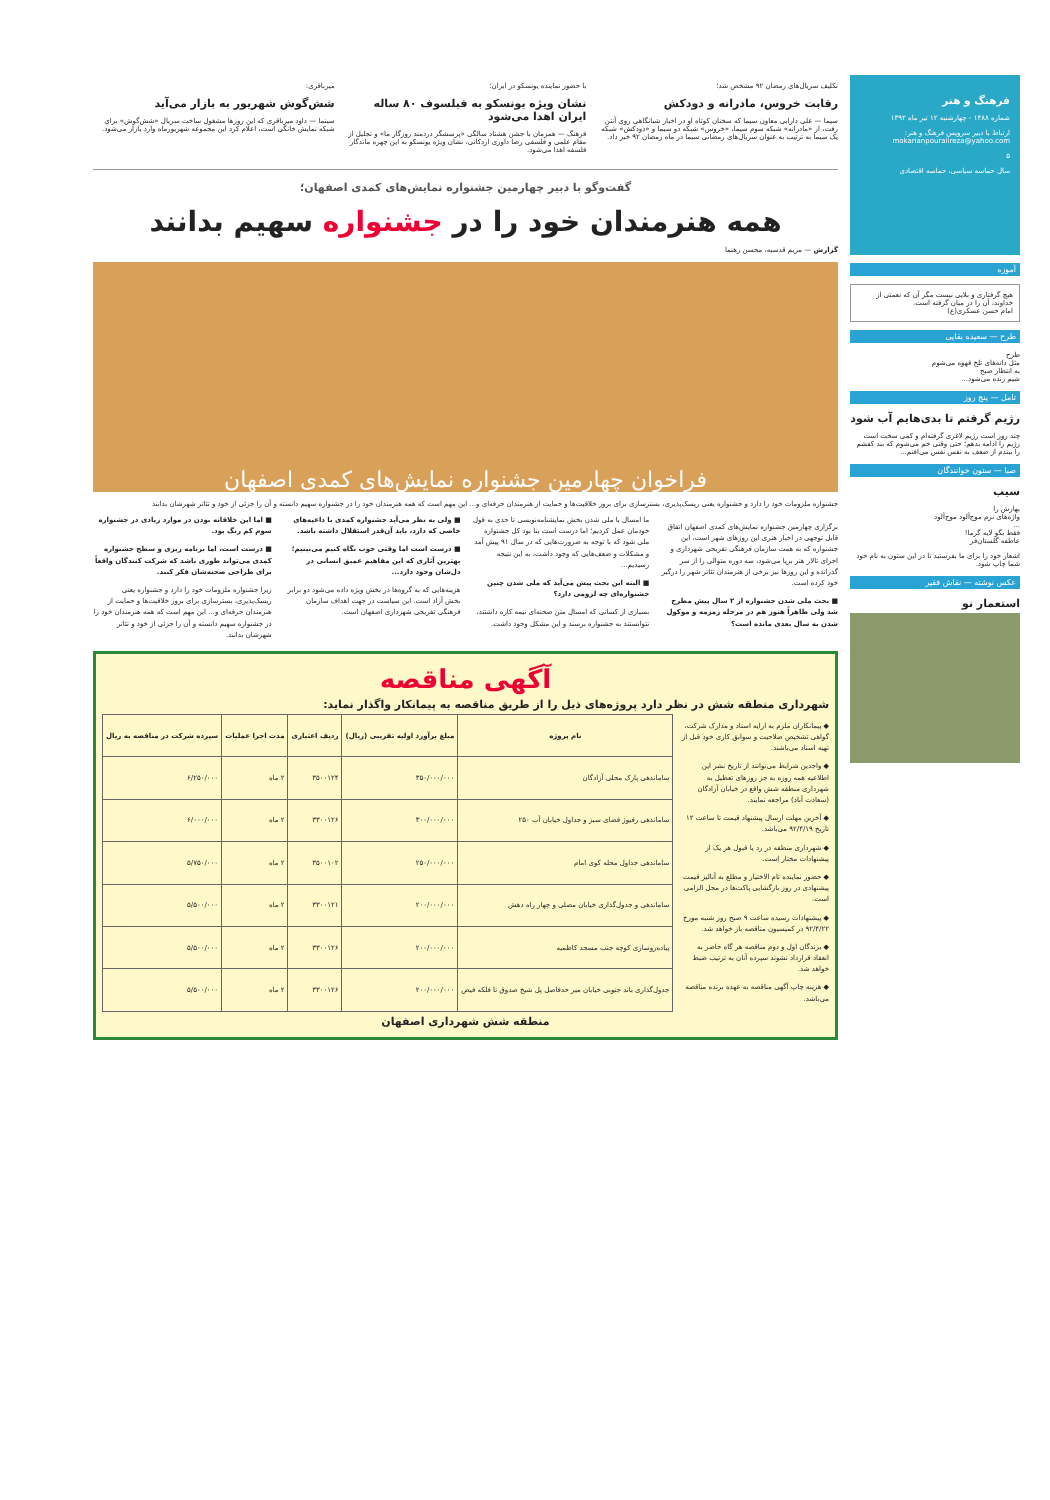فرهنگ و هنر
شماره ۱۴۸۸ - چهارشنبه ۱۲ تیر ماه ۱۳۹۲
ارتباط با دبیر سرویس فرهنگ و هنر: mokarianpouralireza@yahoo.com
۵
سال حماسه سیاسی، حماسه اقتصادی
آموزه
هیچ گرفتاری و بلایی نیست مگر آن که نعمتی از خداوند، آن را در میان گرفته است.
امام حسن عسکری(ع)
طرح — سعیده بقایی
طرح
مثل دانه‌های تلخ قهوه می‌شوم
به انتظار صبح
شیم زنده می‌شود...
تامل — پنج روز
رژیم گرفتم تا بدی‌هایم آب شود
چند روز است رژیم لاغری گرفته‌ام و کمی سخت است رژیم را ادامه بدهم؛ حتی وقتی خم می‌شوم که بند کفشم را ببندم از ضعف به نفس نفس می‌افتم...
صبا — ستون خوانندگان
سیب
بهارش را
واژه‌های نرم موج‌آلود موج‌آلود
...
فقط بگو لایه گرما!
عاطفه گلستان‌فر
اشعار خود را برای ما بفرستید تا در این ستون به نام خود شما چاپ شود.
عکس نوشته — نقاش فقیر
استعمار نو
تکلیف سریال‌های رمضان ۹۲ مشخص شد؛
رقابت خروس، مادرانه و دودکش
سیما — علی دارابی معاون سیما که سخنان کوتاه او در اخبار شبانگاهی روی آنتن رفت، از «مادرانه» شبکه سوم سیما، «خروس» شبکه دو سیما و «دودکش» شبکه یک سیما به ترتیب به عنوان سریال‌های رمضانی سیما در ماه رمضان ۹۲ خبر داد.
با حضور نماینده یونسکو در ایران؛
نشان ویژه یونسکو به فیلسوف ۸۰ ساله ایران اهدا می‌شود
فرهنگ — همزمان با جشن هشتاد سالگی «پرسشگر دردمند روزگار ما» و تجلیل از مقام علمی و فلسفی رضا داوری اردکانی، نشان ویژه یونسکو به این چهره ماندگار فلسفه اهدا می‌شود.
میرباقری:
شش‌گوش شهریور به بازار می‌آید
سینما — داود میرباقری که این روزها مشغول ساخت سریال «شش‌گوش» برای شبکه نمایش خانگی است، اعلام کرد این مجموعه شهریورماه وارد بازار می‌شود.
گفت‌وگو با دبیر چهارمین جشنواره نمایش‌های کمدی اصفهان؛
همه هنرمندان خود را در جشنواره سهیم بدانند
گزارش — مریم قدسیه، محسن رهنما
فراخوان چهارمین جشنواره نمایش‌های کمدی اصفهان
جشنواره ملزومات خود را دارد و جشنواره یعنی ریسک‌پذیری، بسترسازی برای بروز خلاقیت‌ها و حمایت از هنرمندان حرفه‌ای و... این مهم است که همه هنرمندان خود را در جشنواره سهیم دانسته و آن را جزئی از خود و تئاتر شهرشان بدانند
برگزاری چهارمین جشنواره نمایش‌های کمدی اصفهان اتفاق قابل توجهی در اخبار هنری این روزهای شهر است، این جشنواره که به همت سازمان فرهنگی تفریحی شهرداری و اجرای تالار هنر برپا می‌شود، سه دوره متوالی را از سر گذرانده و این روزها نیز برخی از هنرمندان تئاتر شهر را درگیر خود کرده است.
■ بحث ملی شدن جشنواره از ۲ سال پیش مطرح شد ولی ظاهراً هنوز هم در مرحله زمزمه و موکول شدن به سال بعدی مانده است؟
ما امسال با ملی شدن بخش نمایشنامه‌نویسی تا حدی به قول خودمان عمل کردیم؛ اما درست است بنا بود کل جشنواره ملی شود که با توجه به ضرورت‌هایی که در سال ۹۱ پیش آمد و مشکلات و ضعف‌هایی که وجود داشت، به این نتیجه رسیدیم...
■ البته این بحث پیش می‌آید که ملی شدن چنین جشنواره‌ای چه لزومی دارد؟
بسیاری از کسانی که امسال متن صحنه‌ای نیمه کاره داشتند، نتوانستند به جشنواره برسند و این مشکل وجود داشت.
■ ولی به نظر می‌آید جشنواره کمدی با داعیه‌های خاصی که دارد، باید آن‌قدر استقلال داشته باشد.
■ درست است اما وقتی خوب نگاه کنیم می‌بینیم؛ بهترین آثاری که این مفاهیم عمیق انسانی در دل‌شان وجود دارد...
هزینه‌هایی که به گروه‌ها در بخش ویژه داده می‌شود دو برابر بخش آزاد است. این سیاست در جهت اهداف سازمان فرهنگی تفریحی شهرداری اصفهان است.
■ اما این خلاقانه بودن در موارد زیادی در جشنواره سوم کم رنگ بود.
■ درست است، اما برنامه ریزی و سطح جشنواره کمدی می‌تواند طوری باشد که شرکت کنندگان واقعاً برای طراحی صحنه‌شان فکر کنند.
زیرا جشنواره ملزومات خود را دارد و جشنواره یعنی ریسک‌پذیری، بسترسازی برای بروز خلاقیت‌ها و حمایت از هنرمندان حرفه‌ای و... این مهم است که همه هنرمندان خود را در جشنواره سهیم دانسته و آن را جزئی از خود و تئاتر شهرشان بدانند.
آگهی مناقصه
شهرداری منطقه شش در نظر دارد پروژه‌های ذیل را از طریق مناقصه به پیمانکار واگذار نماید:
◆ پیمانکاران ملزم به ارایه اسناد و مدارک شرکت، گواهی تشخیص صلاحیت و سوابق کاری خود قبل از تهیه اسناد می‌باشند.
◆ واجدین شرایط می‌توانند از تاریخ نشر این اطلاعیه همه روزه به جز روزهای تعطیل به شهرداری منطقه شش واقع در خیابان آزادگان (سعادت آباد) مراجعه نمایند.
◆ آخرین مهلت ارسال پیشنهاد قیمت تا ساعت ۱۲ تاریخ ۹۲/۴/۱۹ می‌باشد.
◆ شهرداری منطقه در رد یا قبول هر یک از پیشنهادات مختار است.
◆ حضور نماینده تام الاختیار و مطلع به آنالیز قیمت پیشنهادی در روز بازگشایی پاکت‌ها در محل الزامی است.
◆ پیشنهادات رسیده ساعت ۹ صبح روز شنبه مورخ ۹۲/۴/۲۲ در کمیسیون مناقصه باز خواهد شد.
◆ برندگان اول و دوم مناقصه هر گاه حاضر به انعقاد قرارداد نشوند سپرده آنان به ترتیب ضبط خواهد شد.
◆ هزینه چاپ آگهی مناقصه به عهده برنده مناقصه می‌باشد.
| نام پروژه | مبلغ برآورد اولیه تقریبی (ریال) | ردیف اعتباری | مدت اجرا عملیات | سپرده شرکت در مناقصه به ریال |
| --- | --- | --- | --- | --- |
| ساماندهی پارک محلی آزادگان | ۳۵۰/۰۰۰/۰۰۰ | ۳۵۰۰۱۲۴ | ۲ ماه | ۶/۲۵۰/۰۰۰ |
| ساماندهی رفیوژ فضای سبز و جداول خیابان آب ۲۵۰ | ۳۰۰/۰۰۰/۰۰۰ | ۳۳۰۰۱۲۶ | ۲ ماه | ۶/۰۰۰/۰۰۰ |
| ساماندهی جداول محله کوی امام | ۲۵۰/۰۰۰/۰۰۰ | ۳۵۰۰۱۰۲ | ۲ ماه | ۵/۷۵۰/۰۰۰ |
| ساماندهی و جدول‌گذاری خیابان مصلی و چهار راه دهش | ۲۰۰/۰۰۰/۰۰۰ | ۳۳۰۰۱۲۱ | ۲ ماه | ۵/۵۰۰/۰۰۰ |
| پیاده‌روسازی کوچه جنب مسجد کاظمیه | ۲۰۰/۰۰۰/۰۰۰ | ۳۳۰۰۱۲۶ | ۲ ماه | ۵/۵۰۰/۰۰۰ |
| جدول‌گذاری باند جنوبی خیابان میر حدفاصل پل شیخ صدوق تا فلکه فیض | ۲۰۰/۰۰۰/۰۰۰ | ۳۳۰۰۱۲۶ | ۲ ماه | ۵/۵۰۰/۰۰۰ |
منطقه شش شهرداری اصفهان